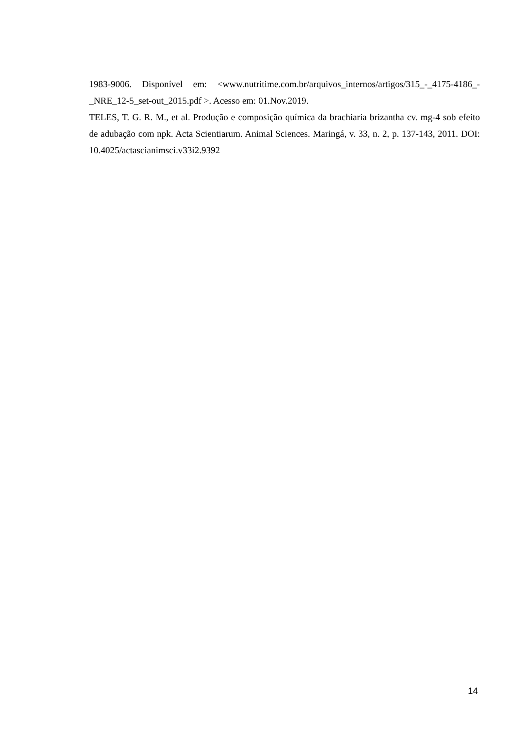1983-9006. Disponível em: <www.nutritime.com.br/arquivos_internos/artigos/315_-_4175-4186_-_NRE_12-5_set-out_2015.pdf >. Acesso em: 01.Nov.2019.
TELES, T. G. R. M., et al. Produção e composição química da brachiaria brizantha cv. mg-4 sob efeito de adubação com npk. Acta Scientiarum. Animal Sciences. Maringá, v. 33, n. 2, p. 137-143, 2011. DOI: 10.4025/actascianimsci.v33i2.9392
14